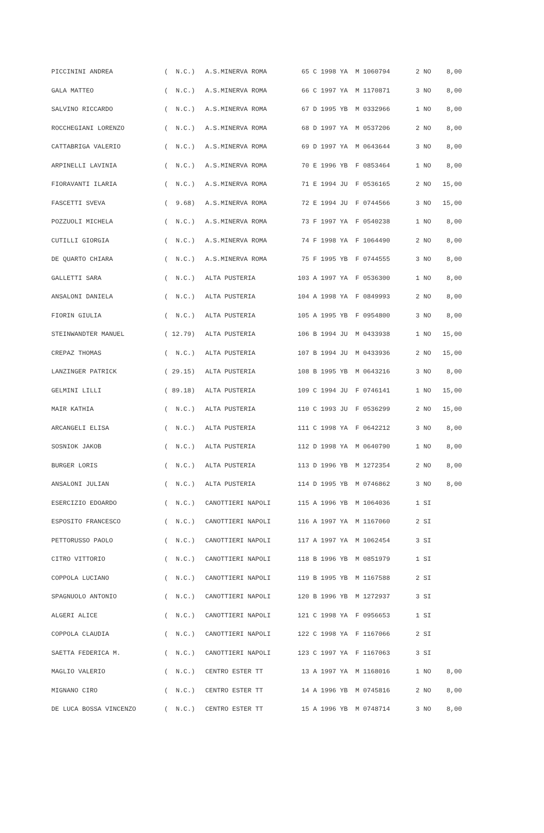| PICCININI ANDREA | ( N.C.) | A.S.MINERVA ROMA | 65 C 1998 YA M 1060794 | 2 NO | 8,00 |
| GALA MATTEO | ( N.C.) | A.S.MINERVA ROMA | 66 C 1997 YA M 1170871 | 3 NO | 8,00 |
| SALVINO RICCARDO | ( N.C.) | A.S.MINERVA ROMA | 67 D 1995 YB M 0332966 | 1 NO | 8,00 |
| ROCCHEGIANI LORENZO | ( N.C.) | A.S.MINERVA ROMA | 68 D 1997 YA M 0537206 | 2 NO | 8,00 |
| CATTABRIGA VALERIO | ( N.C.) | A.S.MINERVA ROMA | 69 D 1997 YA M 0643644 | 3 NO | 8,00 |
| ARPINELLI LAVINIA | ( N.C.) | A.S.MINERVA ROMA | 70 E 1996 YB F 0853464 | 1 NO | 8,00 |
| FIORAVANTI ILARIA | ( N.C.) | A.S.MINERVA ROMA | 71 E 1994 JU F 0536165 | 2 NO | 15,00 |
| FASCETTI SVEVA | ( 9.68) | A.S.MINERVA ROMA | 72 E 1994 JU F 0744566 | 3 NO | 15,00 |
| POZZUOLI MICHELA | ( N.C.) | A.S.MINERVA ROMA | 73 F 1997 YA F 0540238 | 1 NO | 8,00 |
| CUTILLI GIORGIA | ( N.C.) | A.S.MINERVA ROMA | 74 F 1998 YA F 1064490 | 2 NO | 8,00 |
| DE QUARTO CHIARA | ( N.C.) | A.S.MINERVA ROMA | 75 F 1995 YB F 0744555 | 3 NO | 8,00 |
| GALLETTI SARA | ( N.C.) | ALTA PUSTERIA | 103 A 1997 YA F 0536300 | 1 NO | 8,00 |
| ANSALONI DANIELA | ( N.C.) | ALTA PUSTERIA | 104 A 1998 YA F 0849993 | 2 NO | 8,00 |
| FIORIN GIULIA | ( N.C.) | ALTA PUSTERIA | 105 A 1995 YB F 0954800 | 3 NO | 8,00 |
| STEINWANDTER MANUEL | ( 12.79) | ALTA PUSTERIA | 106 B 1994 JU M 0433938 | 1 NO | 15,00 |
| CREPAZ THOMAS | ( N.C.) | ALTA PUSTERIA | 107 B 1994 JU M 0433936 | 2 NO | 15,00 |
| LANZINGER PATRICK | ( 29.15) | ALTA PUSTERIA | 108 B 1995 YB M 0643216 | 3 NO | 8,00 |
| GELMINI LILLI | ( 89.18) | ALTA PUSTERIA | 109 C 1994 JU F 0746141 | 1 NO | 15,00 |
| MAIR KATHIA | ( N.C.) | ALTA PUSTERIA | 110 C 1993 JU F 0536299 | 2 NO | 15,00 |
| ARCANGELI ELISA | ( N.C.) | ALTA PUSTERIA | 111 C 1998 YA F 0642212 | 3 NO | 8,00 |
| SOSNIOK JAKOB | ( N.C.) | ALTA PUSTERIA | 112 D 1998 YA M 0640790 | 1 NO | 8,00 |
| BURGER LORIS | ( N.C.) | ALTA PUSTERIA | 113 D 1996 YB M 1272354 | 2 NO | 8,00 |
| ANSALONI JULIAN | ( N.C.) | ALTA PUSTERIA | 114 D 1995 YB M 0746862 | 3 NO | 8,00 |
| ESERCIZIO EDOARDO | ( N.C.) | CANOTTIERI NAPOLI | 115 A 1996 YB M 1064036 | 1 SI | |
| ESPOSITO FRANCESCO | ( N.C.) | CANOTTIERI NAPOLI | 116 A 1997 YA M 1167060 | 2 SI | |
| PETTORUSSO PAOLO | ( N.C.) | CANOTTIERI NAPOLI | 117 A 1997 YA M 1062454 | 3 SI | |
| CITRO VITTORIO | ( N.C.) | CANOTTIERI NAPOLI | 118 B 1996 YB M 0851979 | 1 SI | |
| COPPOLA LUCIANO | ( N.C.) | CANOTTIERI NAPOLI | 119 B 1995 YB M 1167588 | 2 SI | |
| SPAGNUOLO ANTONIO | ( N.C.) | CANOTTIERI NAPOLI | 120 B 1996 YB M 1272937 | 3 SI | |
| ALGERI ALICE | ( N.C.) | CANOTTIERI NAPOLI | 121 C 1998 YA F 0956653 | 1 SI | |
| COPPOLA CLAUDIA | ( N.C.) | CANOTTIERI NAPOLI | 122 C 1998 YA F 1167066 | 2 SI | |
| SAETTA FEDERICA M. | ( N.C.) | CANOTTIERI NAPOLI | 123 C 1997 YA F 1167063 | 3 SI | |
| MAGLIO VALERIO | ( N.C.) | CENTRO ESTER TT | 13 A 1997 YA M 1168016 | 1 NO | 8,00 |
| MIGNANO CIRO | ( N.C.) | CENTRO ESTER TT | 14 A 1996 YB M 0745816 | 2 NO | 8,00 |
| DE LUCA BOSSA VINCENZO | ( N.C.) | CENTRO ESTER TT | 15 A 1996 YB M 0748714 | 3 NO | 8,00 |